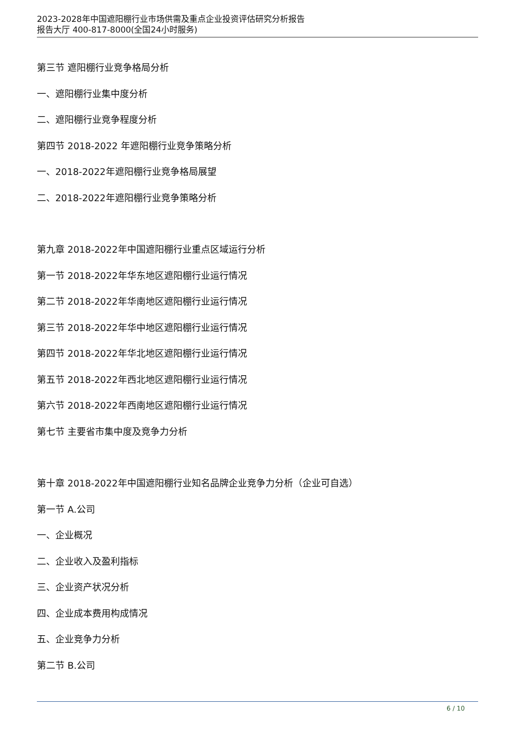2023-2028年中国遮阳棚行业市场供需及重点企业投资评估研究分析报告
报告大厅 400-817-8000(全国24小时服务)
第三节 遮阳棚行业竞争格局分析
一、遮阳棚行业集中度分析
二、遮阳棚行业竞争程度分析
第四节 2018-2022 年遮阳棚行业竞争策略分析
一、2018-2022年遮阳棚行业竞争格局展望
二、2018-2022年遮阳棚行业竞争策略分析
第九章 2018-2022年中国遮阳棚行业重点区域运行分析
第一节 2018-2022年华东地区遮阳棚行业运行情况
第二节 2018-2022年华南地区遮阳棚行业运行情况
第三节 2018-2022年华中地区遮阳棚行业运行情况
第四节 2018-2022年华北地区遮阳棚行业运行情况
第五节 2018-2022年西北地区遮阳棚行业运行情况
第六节 2018-2022年西南地区遮阳棚行业运行情况
第七节 主要省市集中度及竞争力分析
第十章 2018-2022年中国遮阳棚行业知名品牌企业竞争力分析（企业可自选）
第一节 A.公司
一、企业概况
二、企业收入及盈利指标
三、企业资产状况分析
四、企业成本费用构成情况
五、企业竞争力分析
第二节 B.公司
6 / 10